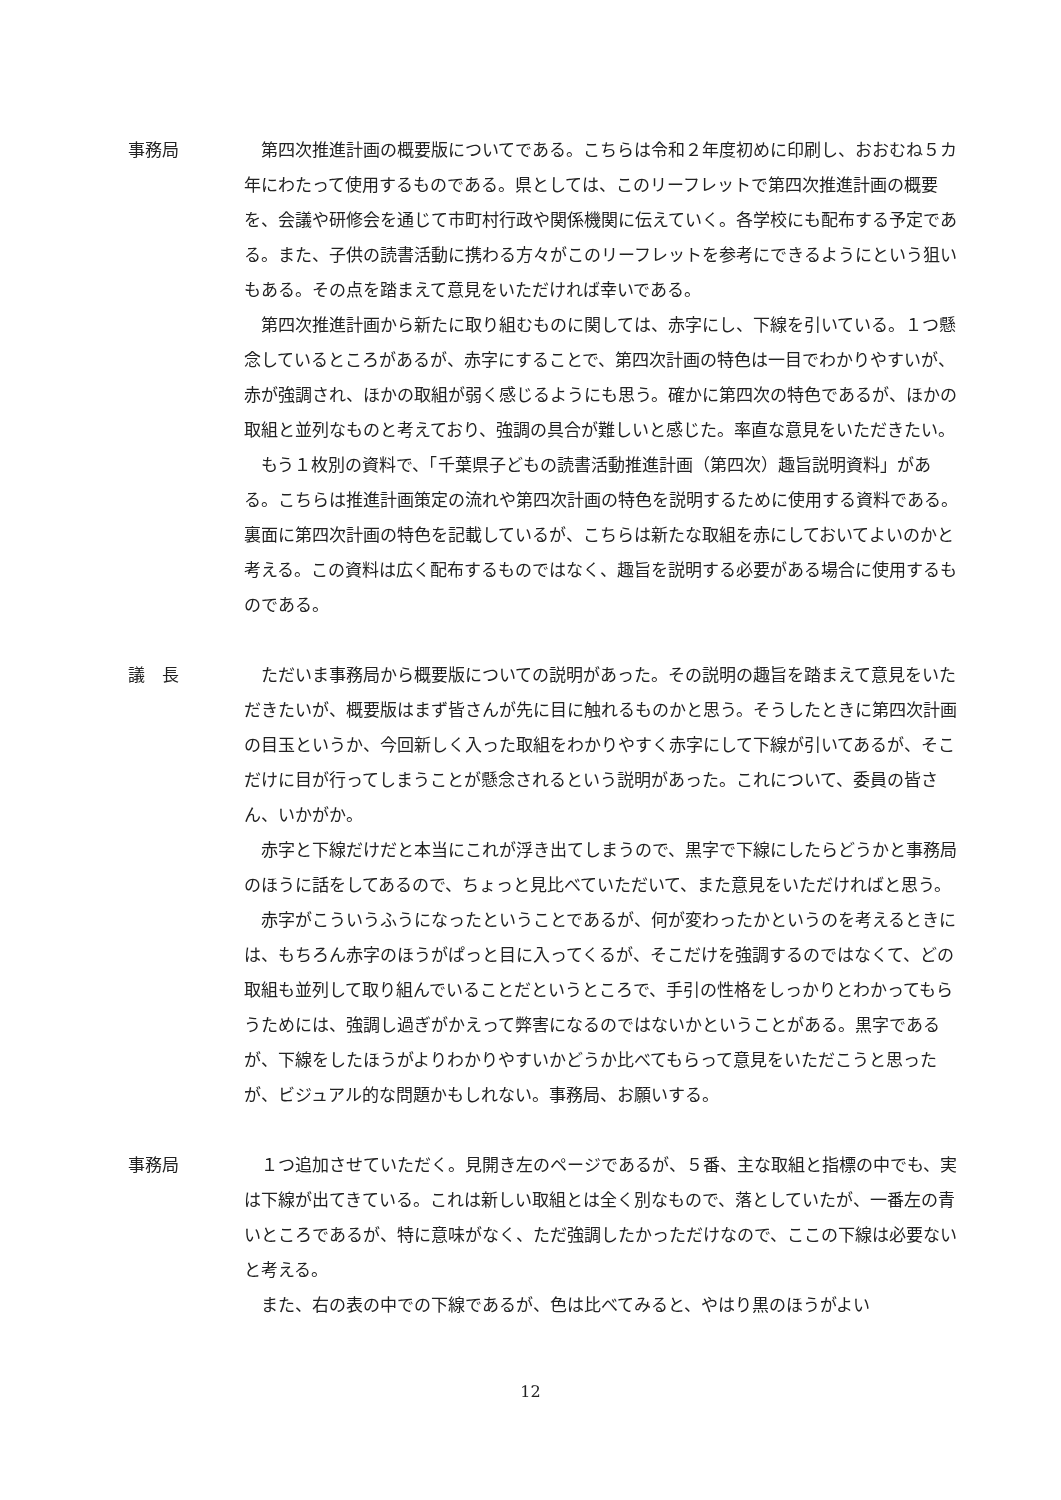事務局 第四次推進計画の概要版についてである。こちらは令和２年度初めに印刷し、おおむね５カ年にわたって使用するものである。県としては、このリーフレットで第四次推進計画の概要を、会議や研修会を通じて市町村行政や関係機関に伝えていく。各学校にも配布する予定である。また、子供の読書活動に携わる方々がこのリーフレットを参考にできるようにという狙いもある。その点を踏まえて意見をいただければ幸いである。
第四次推進計画から新たに取り組むものに関しては、赤字にし、下線を引いている。１つ懸念しているところがあるが、赤字にすることで、第四次計画の特色は一目でわかりやすいが、赤が強調され、ほかの取組が弱く感じるようにも思う。確かに第四次の特色であるが、ほかの取組と並列なものと考えており、強調の具合が難しいと感じた。率直な意見をいただきたい。
もう１枚別の資料で、「千葉県子どもの読書活動推進計画（第四次）趣旨説明資料」がある。こちらは推進計画策定の流れや第四次計画の特色を説明するために使用する資料である。裏面に第四次計画の特色を記載しているが、こちらは新たな取組を赤にしておいてよいのかと考える。この資料は広く配布するものではなく、趣旨を説明する必要がある場合に使用するものである。
議　長 ただいま事務局から概要版についての説明があった。その説明の趣旨を踏まえて意見をいただきたいが、概要版はまず皆さんが先に目に触れるものかと思う。そうしたときに第四次計画の目玉というか、今回新しく入った取組をわかりやすく赤字にして下線が引いてあるが、そこだけに目が行ってしまうことが懸念されるという説明があった。これについて、委員の皆さん、いかがか。
赤字と下線だけだと本当にこれが浮き出てしまうので、黒字で下線にしたらどうかと事務局のほうに話をしてあるので、ちょっと見比べていただいて、また意見をいただければと思う。
赤字がこういうふうになったということであるが、何が変わったかというのを考えるときには、もちろん赤字のほうがぱっと目に入ってくるが、そこだけを強調するのではなくて、どの取組も並列して取り組んでいることだというところで、手引の性格をしっかりとわかってもらうためには、強調し過ぎがかえって弊害になるのではないかということがある。黒字であるが、下線をしたほうがよりわかりやすいかどうか比べてもらって意見をいただこうと思ったが、ビジュアル的な問題かもしれない。事務局、お願いする。
事務局 １つ追加させていただく。見開き左のページであるが、５番、主な取組と指標の中でも、実は下線が出てきている。これは新しい取組とは全く別なもので、落としていたが、一番左の青いところであるが、特に意味がなく、ただ強調したかっただけなので、ここの下線は必要ないと考える。
また、右の表の中での下線であるが、色は比べてみると、やはり黒のほうがよい
12